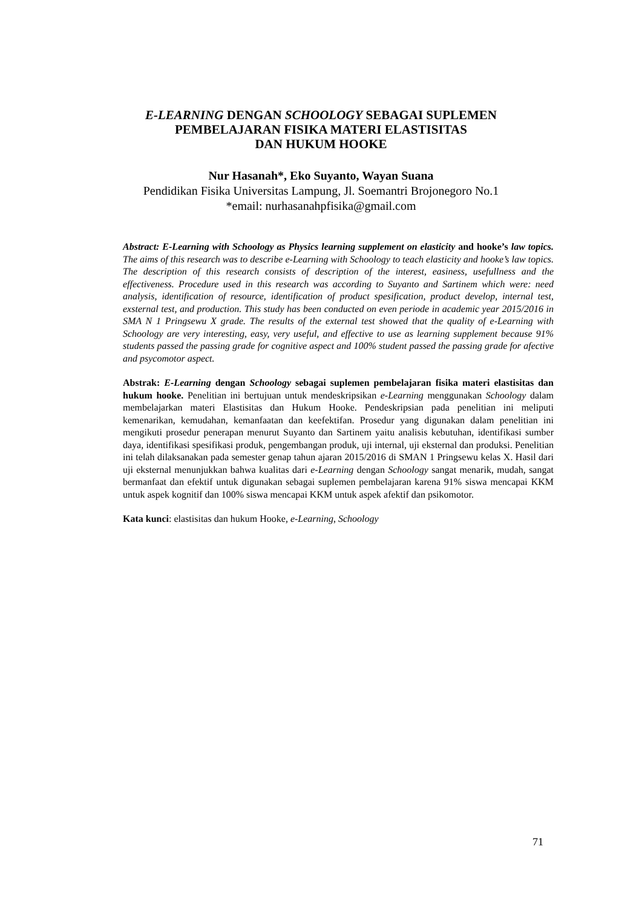E-LEARNING DENGAN SCHOOLOGY SEBAGAI SUPLEMEN
PEMBELAJARAN FISIKA MATERI ELASTISITAS
DAN HUKUM HOOKE
Nur Hasanah*, Eko Suyanto, Wayan Suana
Pendidikan Fisika Universitas Lampung, Jl. Soemantri Brojonegoro No.1
*email: nurhasanahpfisika@gmail.com
Abstract: E-Learning with Schoology as Physics learning supplement on elasticity and hooke’s law topics. The aims of this research was to describe e-Learning with Schoology to teach elasticity and hooke’s law topics. The description of this research consists of description of the interest, easiness, usefullness and the effectiveness. Procedure used in this research was according to Suyanto and Sartinem which were: need analysis, identification of resource, identification of product spesification, product develop, internal test, exsternal test, and production. This study has been conducted on even periode in academic year 2015/2016 in SMA N 1 Pringsewu X grade. The results of the external test showed that the quality of e-Learning with Schoology are very interesting, easy, very useful, and effective to use as learning supplement because 91% students passed the passing grade for cognitive aspect and 100% student passed the passing grade for afective and psycomotor aspect.
Abstrak: E-Learning dengan Schoology sebagai suplemen pembelajaran fisika materi elastisitas dan hukum hooke. Penelitian ini bertujuan untuk mendeskripsikan e-Learning menggunakan Schoology dalam membelajarkan materi Elastisitas dan Hukum Hooke. Pendeskripsian pada penelitian ini meliputi kemenarikan, kemudahan, kemanfaatan dan keefektifan. Prosedur yang digunakan dalam penelitian ini mengikuti prosedur penerapan menurut Suyanto dan Sartinem yaitu analisis kebutuhan, identifikasi sumber daya, identifikasi spesifikasi produk, pengembangan produk, uji internal, uji eksternal dan produksi. Penelitian ini telah dilaksanakan pada semester genap tahun ajaran 2015/2016 di SMAN 1 Pringsewu kelas X. Hasil dari uji eksternal menunjukkan bahwa kualitas dari e-Learning dengan Schoology sangat menarik, mudah, sangat bermanfaat dan efektif untuk digunakan sebagai suplemen pembelajaran karena 91% siswa mencapai KKM untuk aspek kognitif dan 100% siswa mencapai KKM untuk aspek afektif dan psikomotor.
Kata kunci: elastisitas dan hukum Hooke, e-Learning, Schoology
71